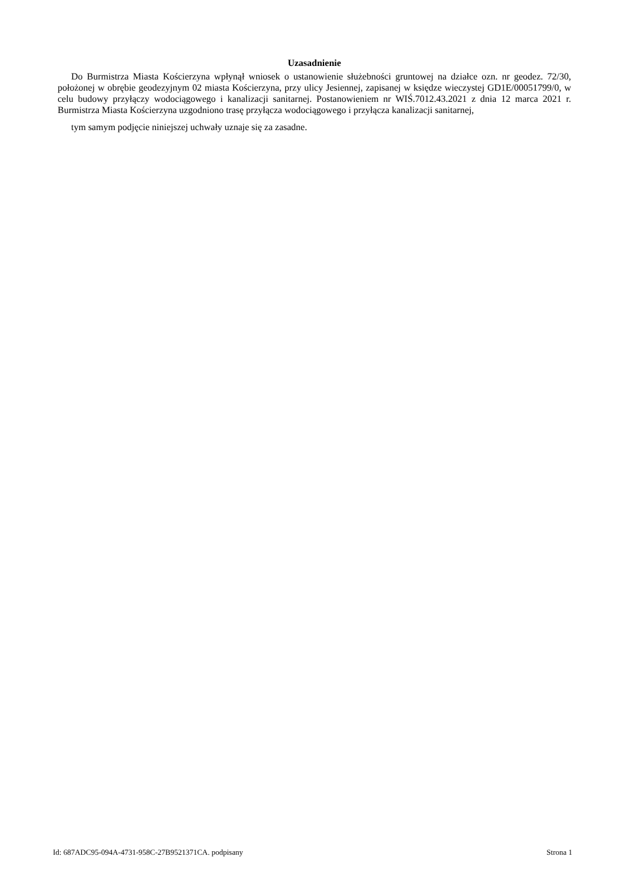Uzasadnienie
Do Burmistrza Miasta Kościerzyna wpłynął wniosek o ustanowienie służebności gruntowej na działce ozn. nr geodez. 72/30, położonej w obrębie geodezyjnym 02 miasta Kościerzyna, przy ulicy Jesiennej, zapisanej w księdze wieczystej GD1E/00051799/0, w celu budowy przyłączy wodociągowego i kanalizacji sanitarnej. Postanowieniem nr WIŚ.7012.43.2021 z dnia 12 marca 2021 r. Burmistrza Miasta Kościerzyna uzgodniono trasę przyłącza wodociągowego i przyłącza kanalizacji sanitarnej,
tym samym podjęcie niniejszej uchwały uznaje się za zasadne.
Id: 687ADC95-094A-4731-958C-27B9521371CA. podpisany Strona 1